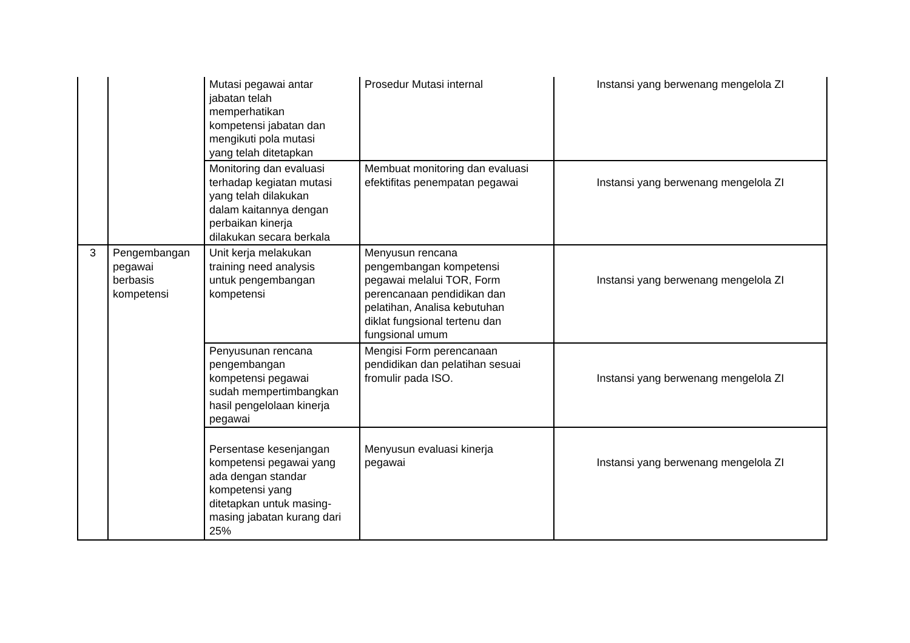| | | Mutasi pegawai antar jabatan telah memperhatikan kompetensi jabatan dan mengikuti pola mutasi yang telah ditetapkan | Prosedur Mutasi internal | Instansi yang berwenang mengelola ZI |
| | | Monitoring dan evaluasi terhadap kegiatan mutasi yang telah dilakukan dalam kaitannya dengan perbaikan kinerja dilakukan secara berkala | Membuat monitoring dan evaluasi efektifitas penempatan pegawai | Instansi yang berwenang mengelola ZI |
| 3 | Pengembangan pegawai berbasis kompetensi | Unit kerja melakukan training need analysis untuk pengembangan kompetensi | Menyusun rencana pengembangan kompetensi pegawai melalui TOR, Form perencanaan pendidikan dan pelatihan, Analisa kebutuhan diklat fungsional tertenu dan fungsional umum | Instansi yang berwenang mengelola ZI |
| | | Penyusunan rencana pengembangan kompetensi pegawai sudah mempertimbangkan hasil pengelolaan kinerja pegawai | Mengisi Form perencanaan pendidikan dan pelatihan sesuai fromulir pada ISO. | Instansi yang berwenang mengelola ZI |
| | | Persentase kesenjangan kompetensi pegawai yang ada dengan standar kompetensi yang ditetapkan untuk masing- masing jabatan kurang dari 25% | Menyusun evaluasi kinerja pegawai | Instansi yang berwenang mengelola ZI |